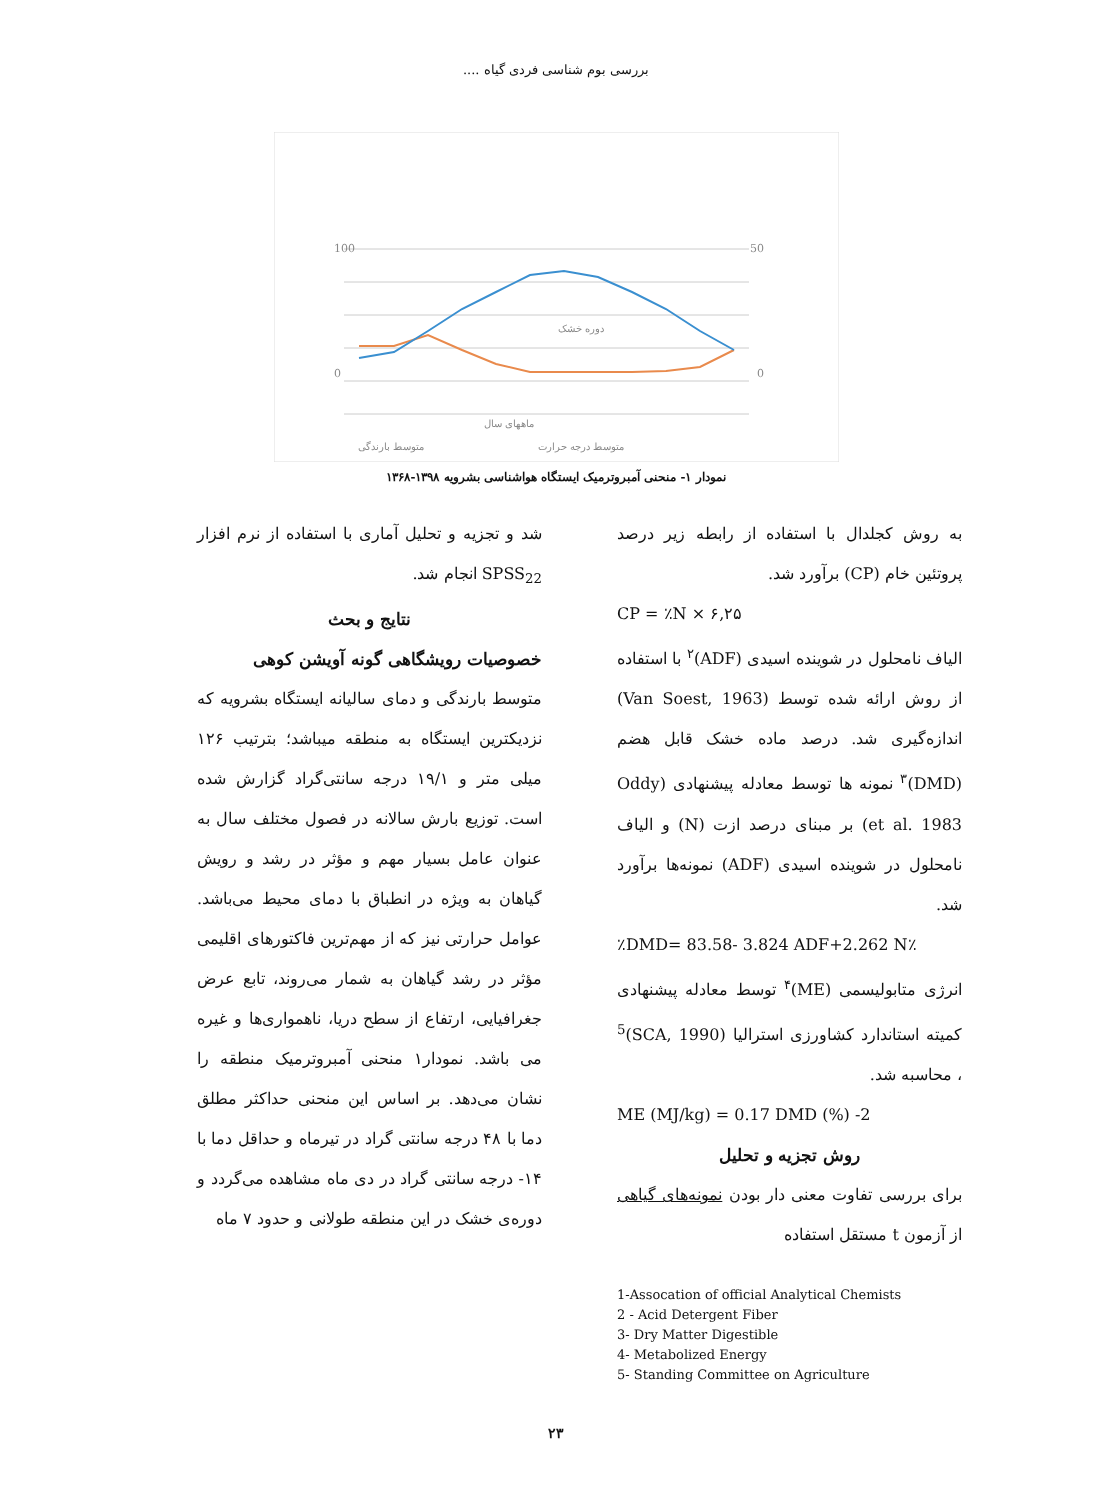بررسی بوم شناسی فردی گیاه ....
100
0
50
0
دوره خشک
ماههای سال
متوسط بارندگی
متوسط درجه حرارت
نمودار ۱- منحنی آمبروترمیک ایستگاه هواشناسی بشرویه ۱۳۹۸-۱۳۶۸
به روش کجلدال با استفاده از رابطه زیر درصد پروتئین خام (CP) برآورد شد.
CP = ٪N × ۶,۲۵
الیاف نامحلول در شوینده اسیدی (ADF)<sup>۲</sup> با استفاده از روش ارائه شده توسط (Van Soest, 1963) اندازه‌گیری شد. درصد ماده خشک قابل هضم (DMD)<sup>۳</sup> نمونه ها توسط معادله پیشنهادی (Oddy et al. 1983) بر مبنای درصد ازت (N) و الیاف نامحلول در شوینده اسیدی (ADF) نمونه‌ها برآورد شد.
٪DMD= 83.58- 3.824 ADF+2.262 N٪
انرژی متابولیسمی (ME)<sup>۴</sup> توسط معادله پیشنهادی کمیته استاندارد کشاورزی استرالیا (SCA, 1990)<sup>5</sup> ، محاسبه شد.
ME (MJ/kg) = 0.17 DMD (%) -2
روش تجزیه و تحلیل
برای بررسی تفاوت معنی دار بودن نمونه‌های گیاهی از آزمون t مستقل استفاده
1-Assocation of official Analytical Chemists
2 - Acid Detergent Fiber
3- Dry Matter Digestible
4- Metabolized Energy
5- Standing Committee on Agriculture
شد و تجزیه و تحلیل آماری با استفاده از نرم افزار SPSS<sub>22</sub> انجام شد.
نتایج و بحث
خصوصیات رویشگاهی گونه آویشن کوهی
متوسط بارندگی و دمای سالیانه ایستگاه بشرویه که نزدیکترین ایستگاه به منطقه میباشد؛ بترتیب ۱۲۶ میلی متر و ۱۹/۱ درجه سانتی‌گراد گزارش شده است. توزیع بارش سالانه در فصول مختلف سال به عنوان عامل بسیار مهم و مؤثر در رشد و رویش گیاهان به ویژه در انطباق با دمای محیط می‌باشد. عوامل حرارتی نیز که از مهم‌ترین فاکتورهای اقلیمی مؤثر در رشد گیاهان به شمار می‌روند، تابع عرض جغرافیایی، ارتفاع از سطح دریا، ناهمواری‌ها و غیره می باشد. نمودار۱ منحنی آمبروترمیک منطقه را نشان می‌دهد. بر اساس این منحنی حداکثر مطلق دما با ۴۸ درجه سانتی گراد در تیرماه و حداقل دما با ۱۴- درجه سانتی گراد در دی ماه مشاهده می‌گردد و دوره‌ی خشک در این منطقه طولانی و حدود ۷ ماه
۲۳